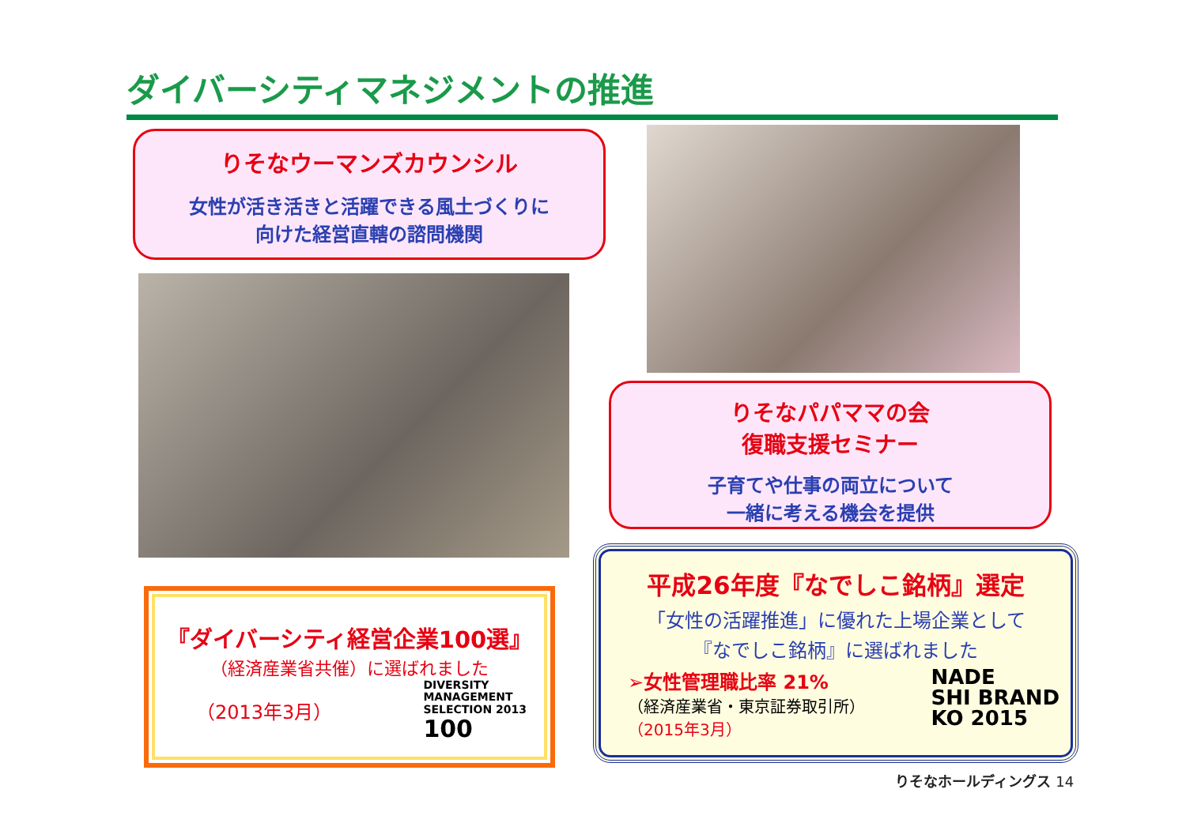ダイバーシティマネジメントの推進
りそなウーマンズカウンシル
女性が活き活きと活躍できる風土づくりに
向けた経営直轄の諮問機関
りそなパパママの会
復職支援セミナー
子育てや仕事の両立について
一緒に考える機会を提供
『ダイバーシティ経営企業100選』
（経済産業省共催）に選ばれました
（2013年3月）
DIVERSITY
MANAGEMENT
SELECTION 2013
100
平成26年度『なでしこ銘柄』選定
「女性の活躍推進」に優れた上場企業として
『なでしこ銘柄』に選ばれました
➢女性管理職比率 21%
（経済産業省・東京証券取引所）
（2015年3月）
NADE
SHI BRAND
KO 2015
りそなホールディングス 14